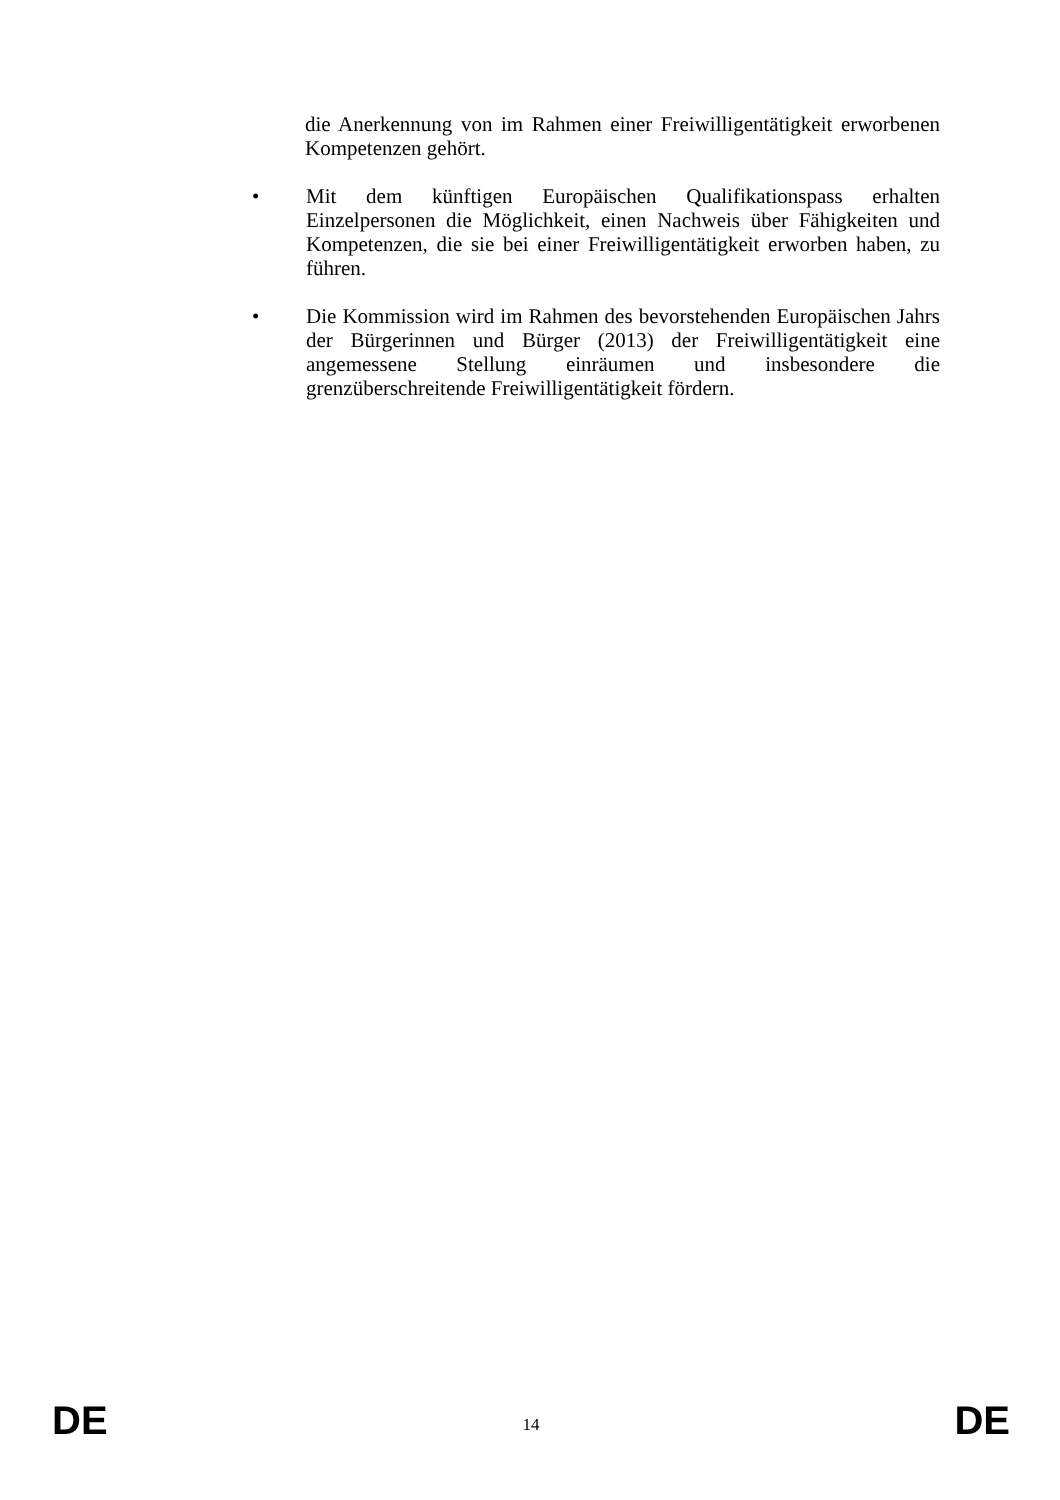die Anerkennung von im Rahmen einer Freiwilligentätigkeit erworbenen Kompetenzen gehört.
• Mit dem künftigen Europäischen Qualifikationspass erhalten Einzelpersonen die Möglichkeit, einen Nachweis über Fähigkeiten und Kompetenzen, die sie bei einer Freiwilligentätigkeit erworben haben, zu führen.
• Die Kommission wird im Rahmen des bevorstehenden Europäischen Jahrs der Bürgerinnen und Bürger (2013) der Freiwilligentätigkeit eine angemessene Stellung einräumen und insbesondere die grenzüberschreitende Freiwilligentätigkeit fördern.
DE 14 DE